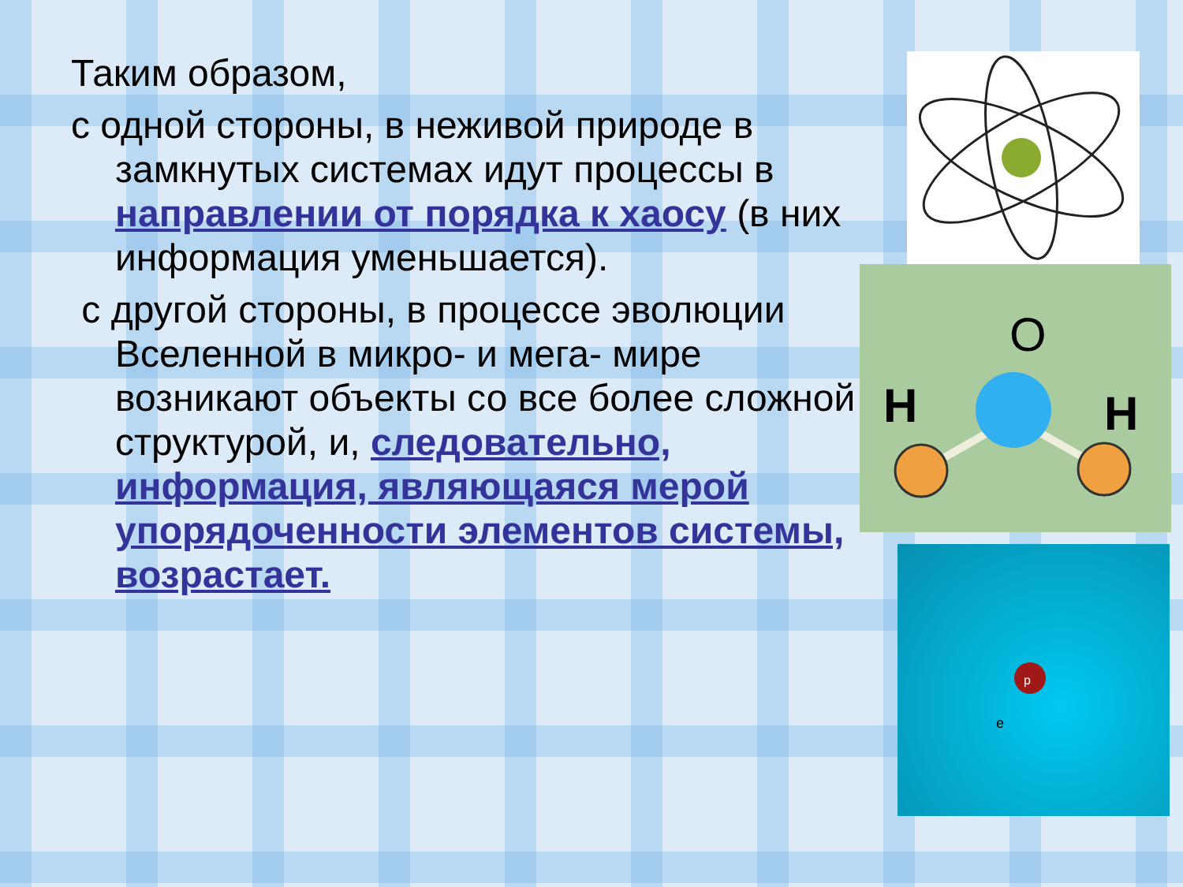Таким образом,
с одной стороны, в неживой природе в замкнутых системах идут процессы в направлении от порядка к хаосу (в них информация уменьшается).
с другой стороны, в процессе эволюции Вселенной в микро- и мега- мире возникают объекты со все более сложной структурой, и, следовательно, информация, являющаяся мерой упорядоченности элементов системы, возрастает.
O
H
H
p
e